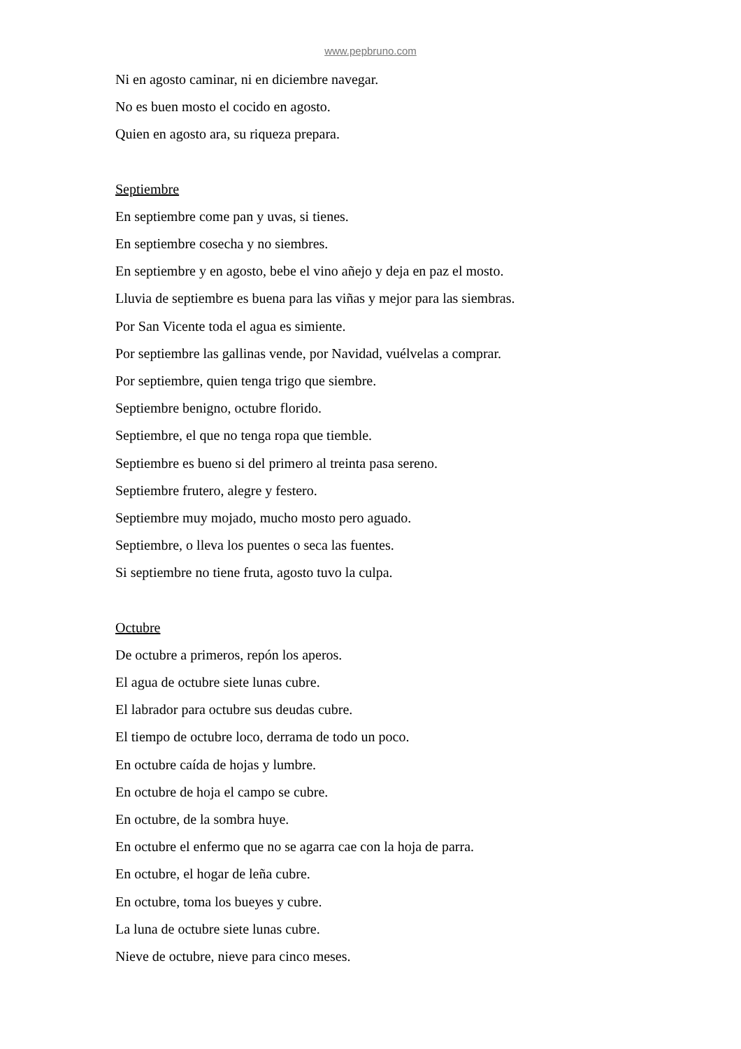www.pepbruno.com
Ni en agosto caminar, ni en diciembre navegar.
No es buen mosto el cocido en agosto.
Quien en agosto ara, su riqueza prepara.
Septiembre
En septiembre come pan y uvas, si tienes.
En septiembre cosecha y no siembres.
En septiembre y en agosto, bebe el vino añejo y deja en paz el mosto.
Lluvia de septiembre es buena para las viñas y mejor para las siembras.
Por San Vicente toda el agua es simiente.
Por septiembre las gallinas vende, por Navidad, vuélvelas a comprar.
Por septiembre, quien tenga trigo que siembre.
Septiembre benigno, octubre florido.
Septiembre, el que no tenga ropa que tiemble.
Septiembre es bueno si del primero al treinta pasa sereno.
Septiembre frutero, alegre y festero.
Septiembre muy mojado, mucho mosto pero aguado.
Septiembre, o lleva los puentes o seca las fuentes.
Si septiembre no tiene fruta, agosto tuvo la culpa.
Octubre
De octubre a primeros, repón los aperos.
El agua de octubre siete lunas cubre.
El labrador para octubre sus deudas cubre.
El tiempo de octubre loco, derrama de todo un poco.
En octubre caída de hojas y lumbre.
En octubre de hoja el campo se cubre.
En octubre, de la sombra huye.
En octubre el enfermo que no se agarra cae con la hoja de parra.
En octubre, el hogar de leña cubre.
En octubre, toma los bueyes y cubre.
La luna de octubre siete lunas cubre.
Nieve de octubre, nieve para cinco meses.